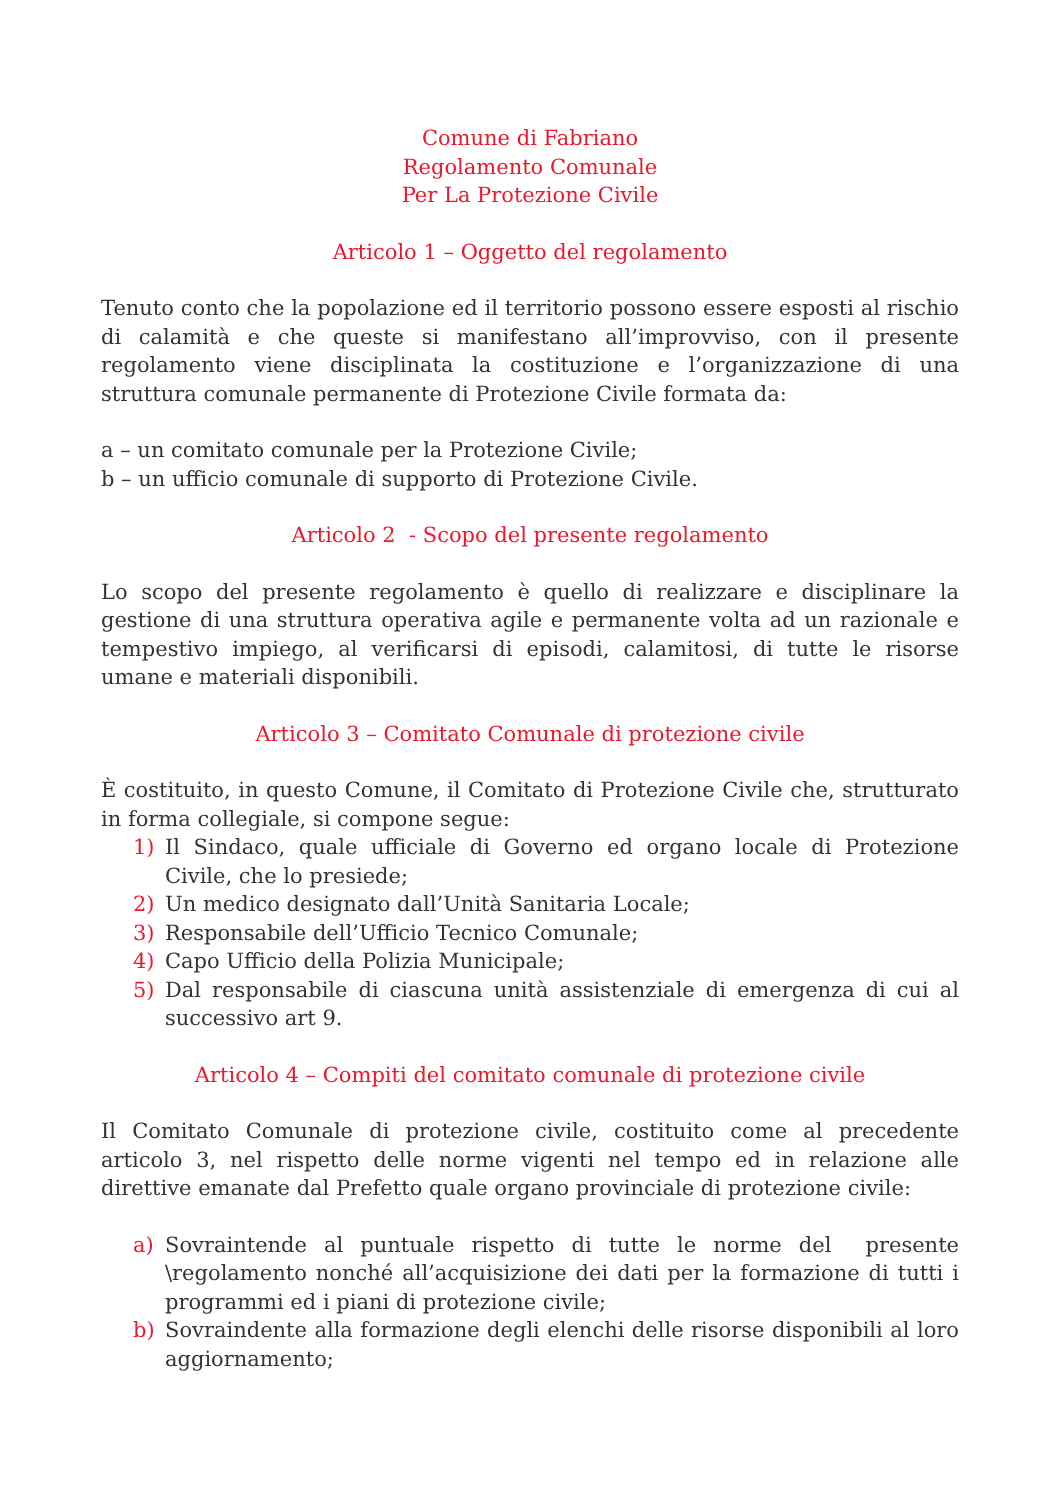Comune di Fabriano
Regolamento Comunale
Per La Protezione Civile
Articolo 1 – Oggetto del regolamento
Tenuto conto che la popolazione ed il territorio possono essere esposti al rischio di calamità e che queste si manifestano all’improvviso, con il presente regolamento viene disciplinata la costituzione e l’organizzazione di una struttura comunale permanente di Protezione Civile formata da:
a – un comitato comunale per la Protezione Civile;
b – un ufficio comunale di supporto di Protezione Civile.
Articolo 2 - Scopo del presente regolamento
Lo scopo del presente regolamento è quello di realizzare e disciplinare la gestione di una struttura operativa agile e permanente volta ad un razionale e tempestivo impiego, al verificarsi di episodi, calamitosi, di tutte le risorse umane e materiali disponibili.
Articolo 3 – Comitato Comunale di protezione civile
È costituito, in questo Comune, il Comitato di Protezione Civile che, strutturato in forma collegiale, si compone segue:
1) Il Sindaco, quale ufficiale di Governo ed organo locale di Protezione Civile, che lo presiede;
2) Un medico designato dall’Unità Sanitaria Locale;
3) Responsabile dell’Ufficio Tecnico Comunale;
4) Capo Ufficio della Polizia Municipale;
5) Dal responsabile di ciascuna unità assistenziale di emergenza di cui al successivo art 9.
Articolo 4 – Compiti del comitato comunale di protezione civile
Il Comitato Comunale di protezione civile, costituito come al precedente articolo 3, nel rispetto delle norme vigenti nel tempo ed in relazione alle direttive emanate dal Prefetto quale organo provinciale di protezione civile:
a) Sovraintende al puntuale rispetto di tutte le norme del presente \regolamento nonché all’acquisizione dei dati per la formazione di tutti i programmi ed i piani di protezione civile;
b) Sovraindente alla formazione degli elenchi delle risorse disponibili al loro aggiornamento;